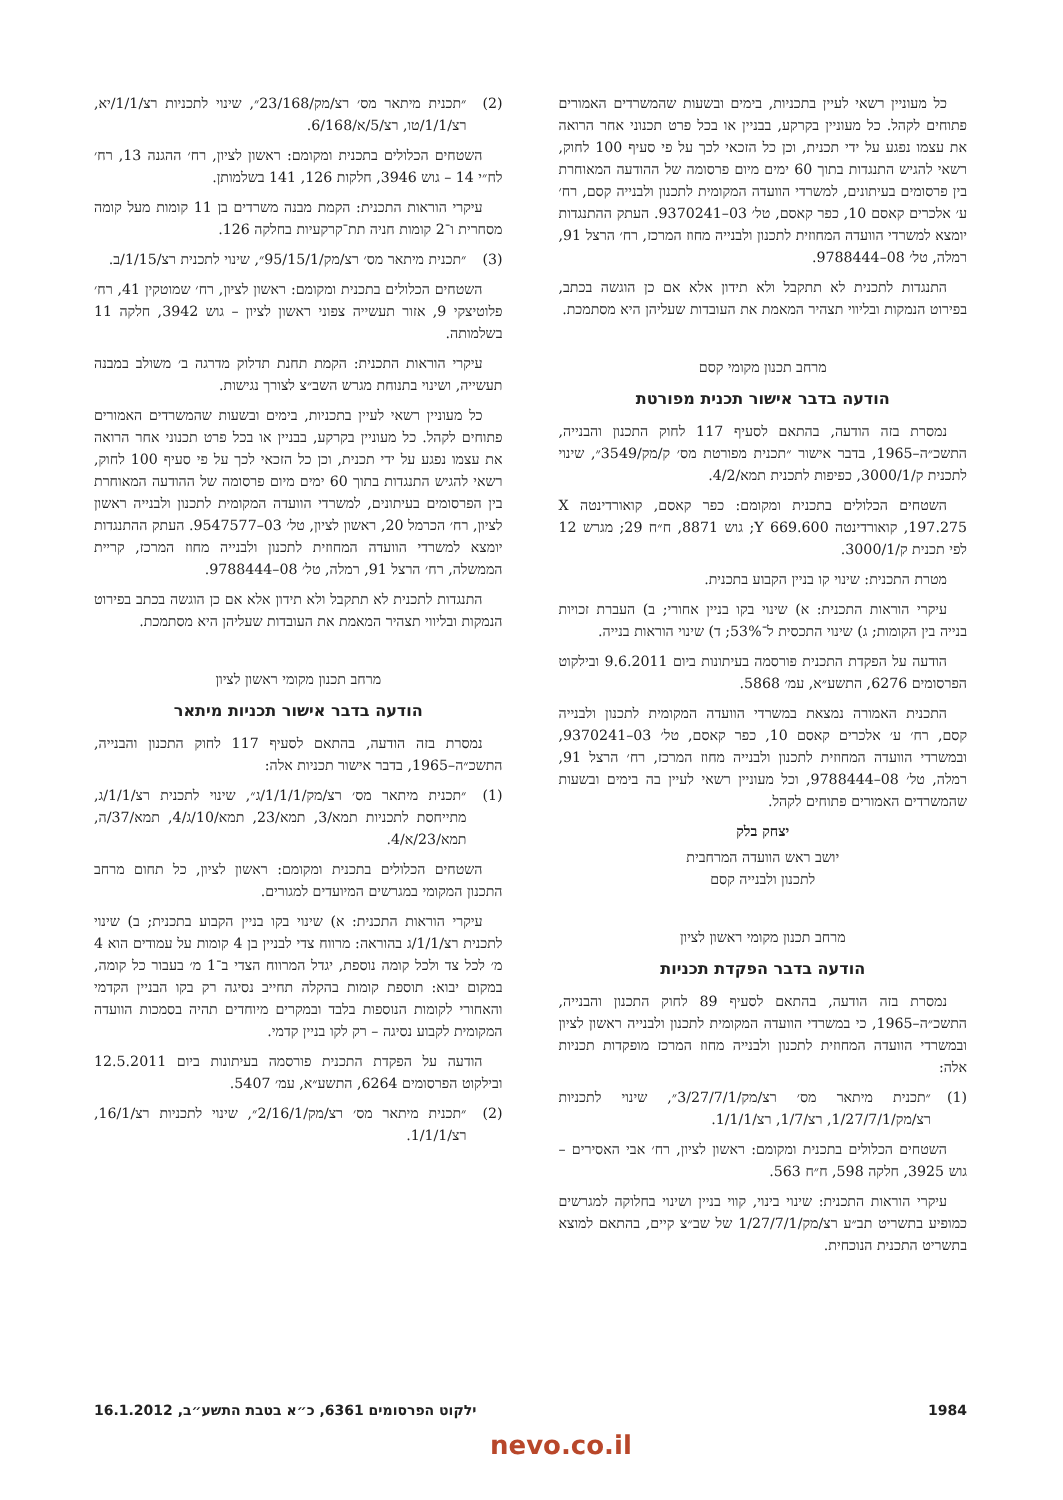כל מעוניין רשאי לעיין בתכניות, בימים ובשעות שהמשרדים האמורים פתוחים לקהל. כל מעוניין בקרקע, בבניין או בכל פרט תכנוני אחר הרואה את עצמו נפגע על ידי תכנית, וכן כל הזכאי לכך על פי סעיף 100 לחוק, רשאי להגיש התנגדות בתוך 60 ימים מיום פרסומה של ההודעה המאוחרת בין פרסומים בעיתונים, למשרדי הוועדה המקומית לתכנון ולבנייה קסם, רח׳ ע׳ אלכרים קאסם 10, כפר קאסם, טל׳ 03–9370241. העתק ההתנגדות יומצא למשרדי הוועדה המחוזית לתכנון ולבנייה מחוז המרכז, רח׳ הרצל 91, רמלה, טל׳ 08–9788444.
התנגדות לתכנית לא תתקבל ולא תידון אלא אם כן הוגשה בכתב, בפירוט הנמקות ובליווי תצהיר המאמת את העובדות שעליהן היא מסתמכת.
מרחב תכנון מקומי קסם
הודעה בדבר אישור תכנית מפורטת
נמסרת בזה הודעה, בהתאם לסעיף 117 לחוק התכנון והבנייה, התשכ״ה–1965, בדבר אישור ״תכנית מפורטת מס׳ ק/מק/3549״, שינוי לתכנית ק/3000/1, כפיפות לתכנית תמא/4/2.
השטחים הכלולים בתכנית ומקומם: כפר קאסם, קואורדינטה X 197.275, קואורדינטה Y 669.600; גוש 8871, ח״ח 29; מגרש 12 לפי תכנית ק/3000/1.
מטרת התכנית: שינוי קו בניין הקבוע בתכנית.
עיקרי הוראות התכנית: א) שינוי בקו בניין אחורי; ב) העברת זכויות בנייה בין הקומות; ג) שינוי התכסית ל־53%; ד) שינוי הוראות בנייה.
הודעה על הפקדת התכנית פורסמה בעיתונות ביום 9.6.2011 ובילקוט הפרסומים 6276, התשע״א, עמ׳ 5868.
התכנית האמורה נמצאת במשרדי הוועדה המקומית לתכנון ולבנייה קסם, רח׳ ע׳ אלכרים קאסם 10, כפר קאסם, טל׳ 03–9370241, ובמשרדי הוועדה המחוזית לתכנון ולבנייה מחוז המרכז, רח׳ הרצל 91, רמלה, טל׳ 08–9788444, וכל מעוניין רשאי לעיין בה בימים ובשעות שהמשרדים האמורים פתוחים לקהל.
יצחק בלק
יושב ראש הוועדה המרחבית
לתכנון ולבנייה קסם
מרחב תכנון מקומי ראשון לציון
הודעה בדבר הפקדת תכניות
נמסרת בזה הודעה, בהתאם לסעיף 89 לחוק התכנון והבנייה, התשכ״ה–1965, כי במשרדי הוועדה המקומית לתכנון ולבנייה ראשון לציון ובמשרדי הוועדה המחוזית לתכנון ולבנייה מחוז המרכז מופקדות תכניות אלה:
(1) ״תכנית מיתאר מס׳ רצ/מק/3/27/7/1״, שינוי לתכניות רצ/מק/1/27/7/1, רצ/1/7, רצ/1/1/1.
השטחים הכלולים בתכנית ומקומם: ראשון לציון, רח׳ אבי האסירים – גוש 3925, חלקה 598, ח״ח 563.
עיקרי הוראות התכנית: שינוי בינוי, קווי בניין ושינוי בחלוקה למגרשים כמופיע בתשריט תב״ע רצ/מק/1/27/7/1 של שב״צ קיים, בהתאם למוצא בתשריט התכנית הנוכחית.
(2) ״תכנית מיתאר מס׳ רצ/מק/23/168״, שינוי לתכניות רצ/1/1/יא, רצ/1/1/טו, רצ/5/א/6/168.
השטחים הכלולים בתכנית ומקומם: ראשון לציון, רח׳ ההגנה 13, רח׳ לח״י 14 – גוש 3946, חלקות 126, 141 בשלמותן.
עיקרי הוראות התכנית: הקמת מבנה משרדים בן 11 קומות מעל קומה מסחרית ו־2 קומות חניה תת־קרקעיות בחלקה 126.
(3) ״תכנית מיתאר מס׳ רצ/מק/95/15/1״, שינוי לתכנית רצ/1/15/ב.
השטחים הכלולים בתכנית ומקומם: ראשון לציון, רח׳ שמוטקין 41, רח׳ פלוטיצקי 9, אזור תעשייה צפוני ראשון לציון – גוש 3942, חלקה 11 בשלמותה.
עיקרי הוראות התכנית: הקמת תחנת תדלוק מדרגה ב׳ משולב במבנה תעשייה, ושינוי בתנוחת מגרש השב״צ לצורך נגישות.
כל מעוניין רשאי לעיין בתכניות, בימים ובשעות שהמשרדים האמורים פתוחים לקהל. כל מעוניין בקרקע, בבניין או בכל פרט תכנוני אחר הרואה את עצמו נפגע על ידי תכנית, וכן כל הזכאי לכך על פי סעיף 100 לחוק, רשאי להגיש התנגדות בתוך 60 ימים מיום פרסומה של ההודעה המאוחרת בין הפרסומים בעיתונים, למשרדי הוועדה המקומית לתכנון ולבנייה ראשון לציון, רח׳ הכרמל 20, ראשון לציון, טל׳ 03–9547577. העתק ההתנגדות יומצא למשרדי הוועדה המחוזית לתכנון ולבנייה מחוז המרכז, קריית הממשלה, רח׳ הרצל 91, רמלה, טל׳ 08–9788444.
התנגדות לתכנית לא תתקבל ולא תידון אלא אם כן הוגשה בכתב בפירוט הנמקות ובליווי תצהיר המאמת את העובדות שעליהן היא מסתמכת.
מרחב תכנון מקומי ראשון לציון
הודעה בדבר אישור תכניות מיתאר
נמסרת בזה הודעה, בהתאם לסעיף 117 לחוק התכנון והבנייה, התשכ״ה–1965, בדבר אישור תכניות אלה:
(1) ״תכנית מיתאר מס׳ רצ/מק/1/1/1/ג״, שינוי לתכנית רצ/1/1/ג, מתייחסת לתכניות תמא/3, תמא/23, תמא/10/ג/4, תמא/37/ה, תמא/23/א/4.
השטחים הכלולים בתכנית ומקומם: ראשון לציון, כל תחום מרחב התכנון המקומי במגרשים המיועדים למגורים.
עיקרי הוראות התכנית: א) שינוי בקו בניין הקבוע בתכנית; ב) שינוי לתכנית רצ/1/1/ג בהוראה: מרווח צדי לבניין בן 4 קומות על עמודים הוא 4 מ׳ לכל צד ולכל קומה נוספת, יגדל המרווח הצדי ב־1 מ׳ בעבור כל קומה, במקום יבוא: תוספת קומות בהקלה תחייב נסיגה רק בקו הבניין הקדמי והאחורי לקומות הנוספות בלבד ובמקרים מיוחדים תהיה בסמכות הוועדה המקומית לקבוע נסיגה – רק לקו בניין קדמי.
הודעה על הפקדת התכנית פורסמה בעיתונות ביום 12.5.2011 ובילקוט הפרסומים 6264, התשע״א, עמ׳ 5407.
(2) ״תכנית מיתאר מס׳ רצ/מק/2/16/1״, שינוי לתכניות רצ/16/1, רצ/1/1/1.
1984 ילקוט הפרסומים 6361, כ״א בטבת התשע״ב, 16.1.2012
nevo.co.il